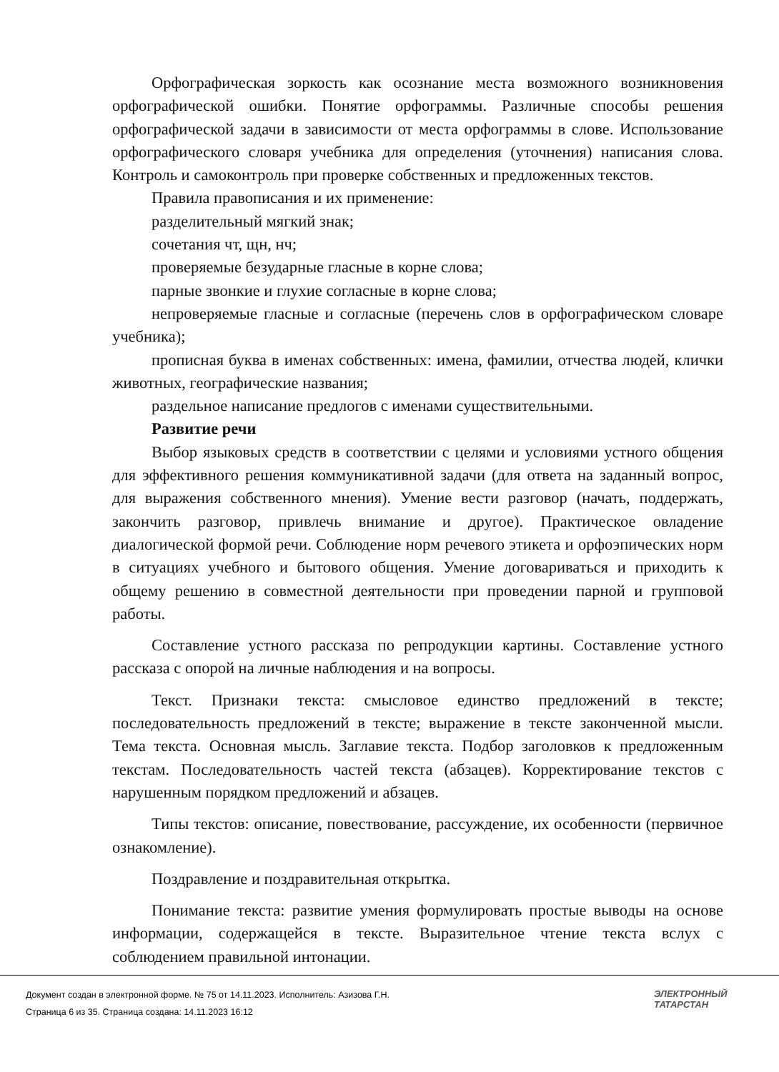Орфографическая зоркость как осознание места возможного возникновения орфографической ошибки. Понятие орфограммы. Различные способы решения орфографической задачи в зависимости от места орфограммы в слове. Использование орфографического словаря учебника для определения (уточнения) написания слова. Контроль и самоконтроль при проверке собственных и предложенных текстов.
Правила правописания и их применение:
разделительный мягкий знак;
сочетания чт, щн, нч;
проверяемые безударные гласные в корне слова;
парные звонкие и глухие согласные в корне слова;
непроверяемые гласные и согласные (перечень слов в орфографическом словаре учебника);
прописная буква в именах собственных: имена, фамилии, отчества людей, клички животных, географические названия;
раздельное написание предлогов с именами существительными.
Развитие речи
Выбор языковых средств в соответствии с целями и условиями устного общения для эффективного решения коммуникативной задачи (для ответа на заданный вопрос, для выражения собственного мнения). Умение вести разговор (начать, поддержать, закончить разговор, привлечь внимание и другое). Практическое овладение диалогической формой речи. Соблюдение норм речевого этикета и орфоэпических норм в ситуациях учебного и бытового общения. Умение договариваться и приходить к общему решению в совместной деятельности при проведении парной и групповой работы.
Составление устного рассказа по репродукции картины. Составление устного рассказа с опорой на личные наблюдения и на вопросы.
Текст. Признаки текста: смысловое единство предложений в тексте; последовательность предложений в тексте; выражение в тексте законченной мысли. Тема текста. Основная мысль. Заглавие текста. Подбор заголовков к предложенным текстам. Последовательность частей текста (абзацев). Корректирование текстов с нарушенным порядком предложений и абзацев.
Типы текстов: описание, повествование, рассуждение, их особенности (первичное ознакомление).
Поздравление и поздравительная открытка.
Понимание текста: развитие умения формулировать простые выводы на основе информации, содержащейся в тексте. Выразительное чтение текста вслух с соблюдением правильной интонации.
Документ создан в электронной форме. № 75 от 14.11.2023. Исполнитель: Азизова Г.Н.
Страница 6 из 35. Страница создана: 14.11.2023 16:12
ЭЛЕКТРОННЫЙ
ТАТАРСТАН